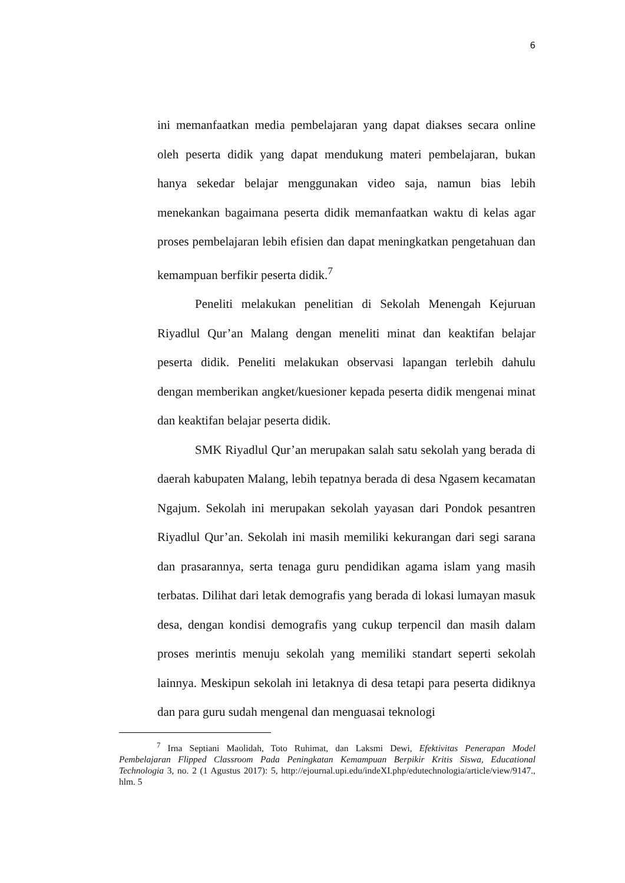6
ini memanfaatkan media pembelajaran yang dapat diakses secara online oleh peserta didik yang dapat mendukung materi pembelajaran, bukan hanya sekedar belajar menggunakan video saja, namun bias lebih menekankan bagaimana peserta didik memanfaatkan waktu di kelas agar proses pembelajaran lebih efisien dan dapat meningkatkan pengetahuan dan kemampuan berfikir peserta didik.<sup>7</sup>
Peneliti melakukan penelitian di Sekolah Menengah Kejuruan Riyadlul Qur’an Malang dengan meneliti minat dan keaktifan belajar peserta didik. Peneliti melakukan observasi lapangan terlebih dahulu dengan memberikan angket/kuesioner kepada peserta didik mengenai minat dan keaktifan belajar peserta didik.
SMK Riyadlul Qur’an merupakan salah satu sekolah yang berada di daerah kabupaten Malang, lebih tepatnya berada di desa Ngasem kecamatan Ngajum. Sekolah ini merupakan sekolah yayasan dari Pondok pesantren Riyadlul Qur’an. Sekolah ini masih memiliki kekurangan dari segi sarana dan prasarannya, serta tenaga guru pendidikan agama islam yang masih terbatas. Dilihat dari letak demografis yang berada di lokasi lumayan masuk desa, dengan kondisi demografis yang cukup terpencil dan masih dalam proses merintis menuju sekolah yang memiliki standart seperti sekolah lainnya. Meskipun sekolah ini letaknya di desa tetapi para peserta didiknya dan para guru sudah mengenal dan menguasai teknologi
<sup>7</sup> Irna Septiani Maolidah, Toto Ruhimat, dan Laksmi Dewi, Efektivitas Penerapan Model Pembelajaran Flipped Classroom Pada Peningkatan Kemampuan Berpikir Kritis Siswa, Educational Technologia 3, no. 2 (1 Agustus 2017): 5, http://ejournal.upi.edu/indeXI.php/edutechnologia/article/view/9147., hlm. 5